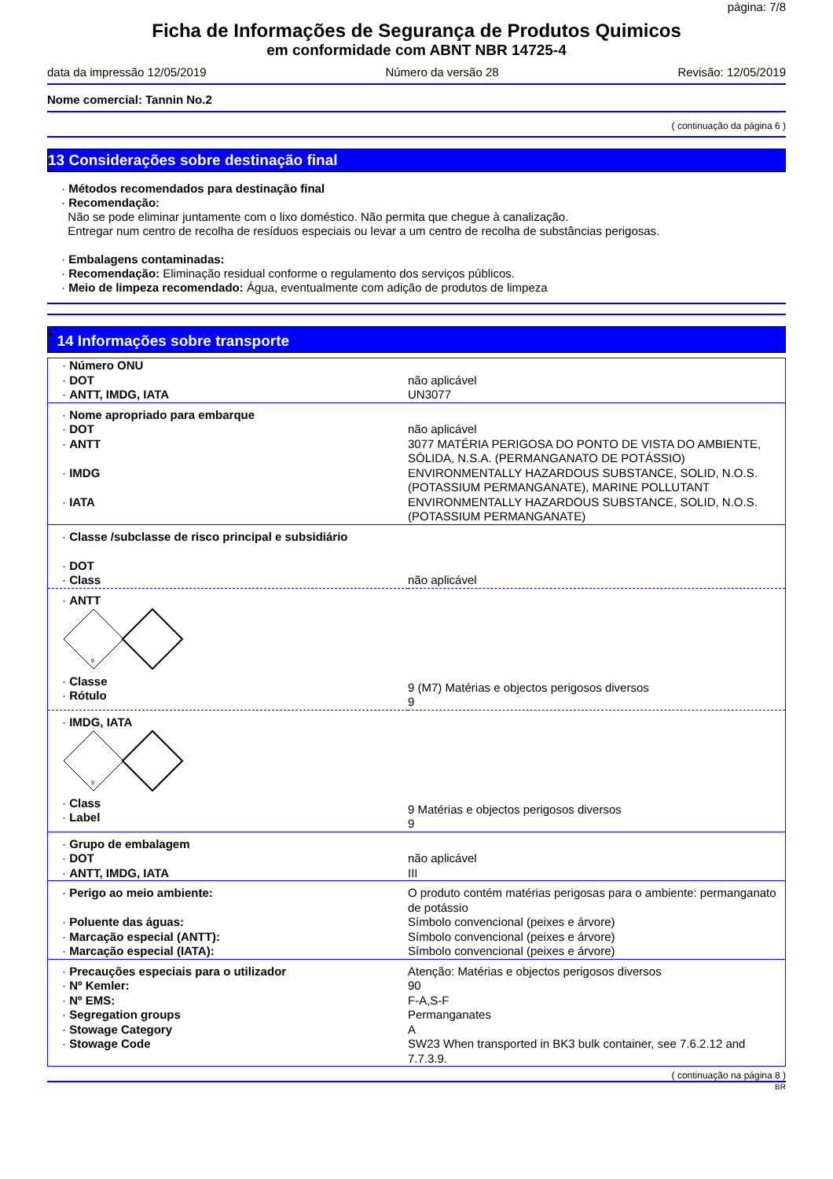página: 7/8
Ficha de Informações de Segurança de Produtos Quimicos
em conformidade com ABNT NBR 14725-4
data da impressão 12/05/2019 Número da versão 28 Revisão: 12/05/2019
Nome comercial: Tannin No.2
( continuação da página 6 )
13 Considerações sobre destinação final
· Métodos recomendados para destinação final
· Recomendação:
Não se pode eliminar juntamente com o lixo doméstico. Não permita que chegue à canalização.
Entregar num centro de recolha de resíduos especiais ou levar a um centro de recolha de substâncias perigosas.
· Embalagens contaminadas:
· Recomendação: Eliminação residual conforme o regulamento dos serviços públicos.
· Meio de limpeza recomendado: Água, eventualmente com adição de produtos de limpeza
<sup>*</sup> 14 Informações sobre transporte
| · Número ONU · DOT · ANTT, IMDG, IATA | não aplicável UN3077 |
| · Nome apropriado para embarque · DOT · ANTT · IMDG · IATA | não aplicável 3077 MATÉRIA PERIGOSA DO PONTO DE VISTA DO AMBIENTE, SÓLIDA, N.S.A. (PERMANGANATO DE POTÁSSIO) ENVIRONMENTALLY HAZARDOUS SUBSTANCE, SOLID, N.O.S. (POTASSIUM PERMANGANATE), MARINE POLLUTANT ENVIRONMENTALLY HAZARDOUS SUBSTANCE, SOLID, N.O.S. (POTASSIUM PERMANGANATE) |
| · Classe /subclasse de risco principal e subsidiário · DOT · Class | não aplicável |
| · ANTT 9 · Classe · Rótulo | 9 (M7) Matérias e objectos perigosos diversos 9 |
| · IMDG, IATA 9 · Class · Label | 9 Matérias e objectos perigosos diversos 9 |
| · Grupo de embalagem · DOT · ANTT, IMDG, IATA | não aplicável III |
| · Perigo ao meio ambiente: · Poluente das águas: · Marcação especial (ANTT): · Marcação especial (IATA): | O produto contém matérias perigosas para o ambiente: permanganato de potássio Símbolo convencional (peixes e árvore) Símbolo convencional (peixes e árvore) Símbolo convencional (peixes e árvore) |
| · Precauções especiais para o utilizador · Nº Kemler: · Nº EMS: · Segregation groups · Stowage Category · Stowage Code | Atenção: Matérias e objectos perigosos diversos 90 F-A,S-F Permanganates A SW23 When transported in BK3 bulk container, see 7.6.2.12 and 7.7.3.9. |
( continuação na página 8 )
BR